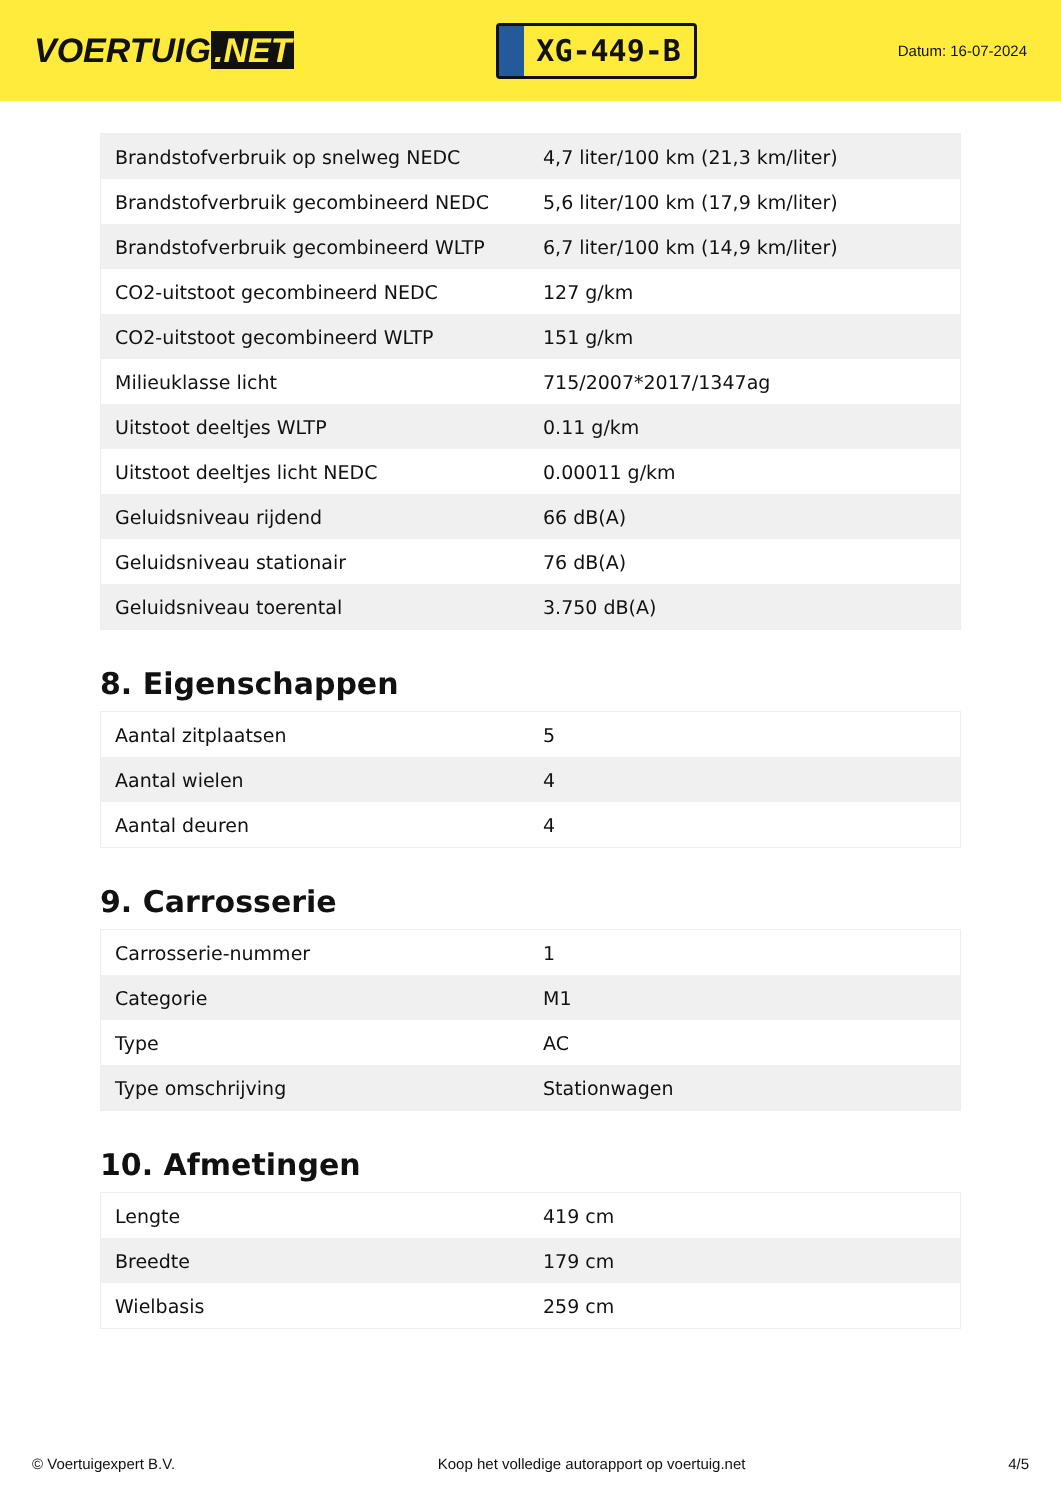VOERTUIG.NET
XG-449-B
Datum: 16-07-2024
| Brandstofverbruik op snelweg NEDC | 4,7 liter/100 km (21,3 km/liter) |
| Brandstofverbruik gecombineerd NEDC | 5,6 liter/100 km (17,9 km/liter) |
| Brandstofverbruik gecombineerd WLTP | 6,7 liter/100 km (14,9 km/liter) |
| CO2-uitstoot gecombineerd NEDC | 127 g/km |
| CO2-uitstoot gecombineerd WLTP | 151 g/km |
| Milieuklasse licht | 715/2007*2017/1347ag |
| Uitstoot deeltjes WLTP | 0.11 g/km |
| Uitstoot deeltjes licht NEDC | 0.00011 g/km |
| Geluidsniveau rijdend | 66 dB(A) |
| Geluidsniveau stationair | 76 dB(A) |
| Geluidsniveau toerental | 3.750 dB(A) |
8. Eigenschappen
| Aantal zitplaatsen | 5 |
| Aantal wielen | 4 |
| Aantal deuren | 4 |
9. Carrosserie
| Carrosserie-nummer | 1 |
| Categorie | M1 |
| Type | AC |
| Type omschrijving | Stationwagen |
10. Afmetingen
| Lengte | 419 cm |
| Breedte | 179 cm |
| Wielbasis | 259 cm |
© Voertuigexpert B.V. Koop het volledige autorapport op voertuig.net 4/5